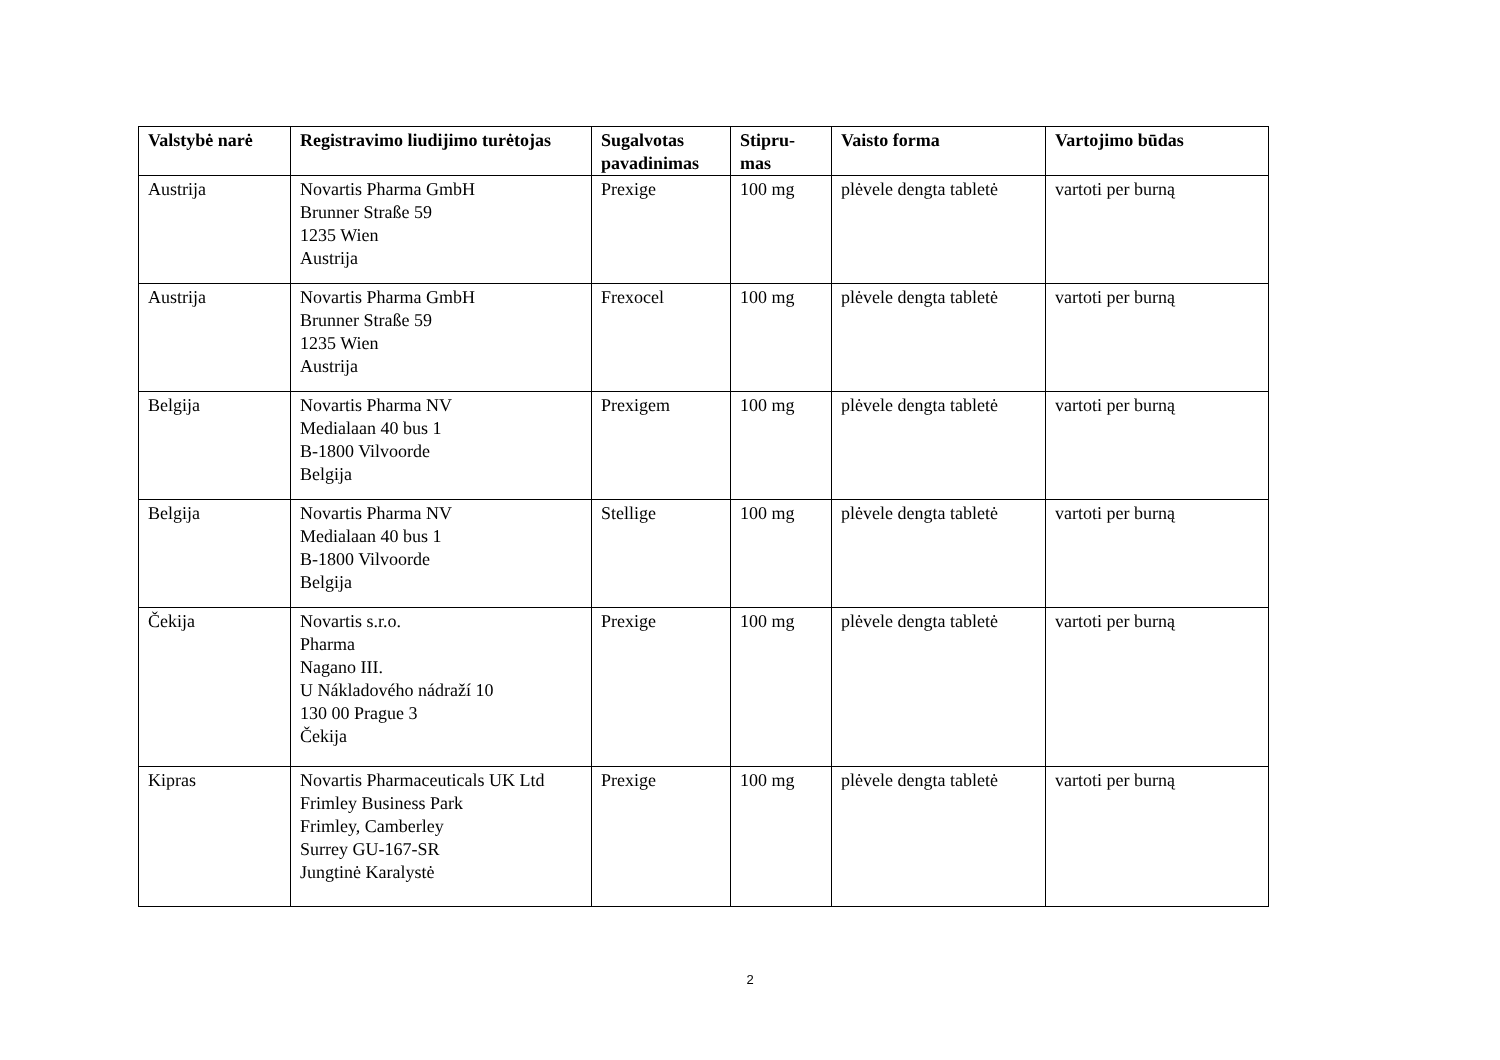| Valstybė narė | Registravimo liudijimo turėtojas | Sugalvotas pavadinimas | Stipru- mas | Vaisto forma | Vartojimo būdas |
| --- | --- | --- | --- | --- | --- |
| Austrija | Novartis Pharma GmbH Brunner Straße 59 1235 Wien Austrija | Prexige | 100 mg | plėvele dengta tabletė | vartoti per burną |
| Austrija | Novartis Pharma GmbH Brunner Straße 59 1235 Wien Austrija | Frexocel | 100 mg | plėvele dengta tabletė | vartoti per burną |
| Belgija | Novartis Pharma NV Medialaan 40 bus 1 B-1800 Vilvoorde Belgija | Prexigem | 100 mg | plėvele dengta tabletė | vartoti per burną |
| Belgija | Novartis Pharma NV Medialaan 40 bus 1 B-1800 Vilvoorde Belgija | Stellige | 100 mg | plėvele dengta tabletė | vartoti per burną |
| Čekija | Novartis s.r.o. Pharma Nagano III. U Nákladového nádraží 10 130 00 Prague 3 Čekija | Prexige | 100 mg | plėvele dengta tabletė | vartoti per burną |
| Kipras | Novartis Pharmaceuticals UK Ltd Frimley Business Park Frimley, Camberley Surrey GU-167-SR Jungtinė Karalystė | Prexige | 100 mg | plėvele dengta tabletė | vartoti per burną |
2